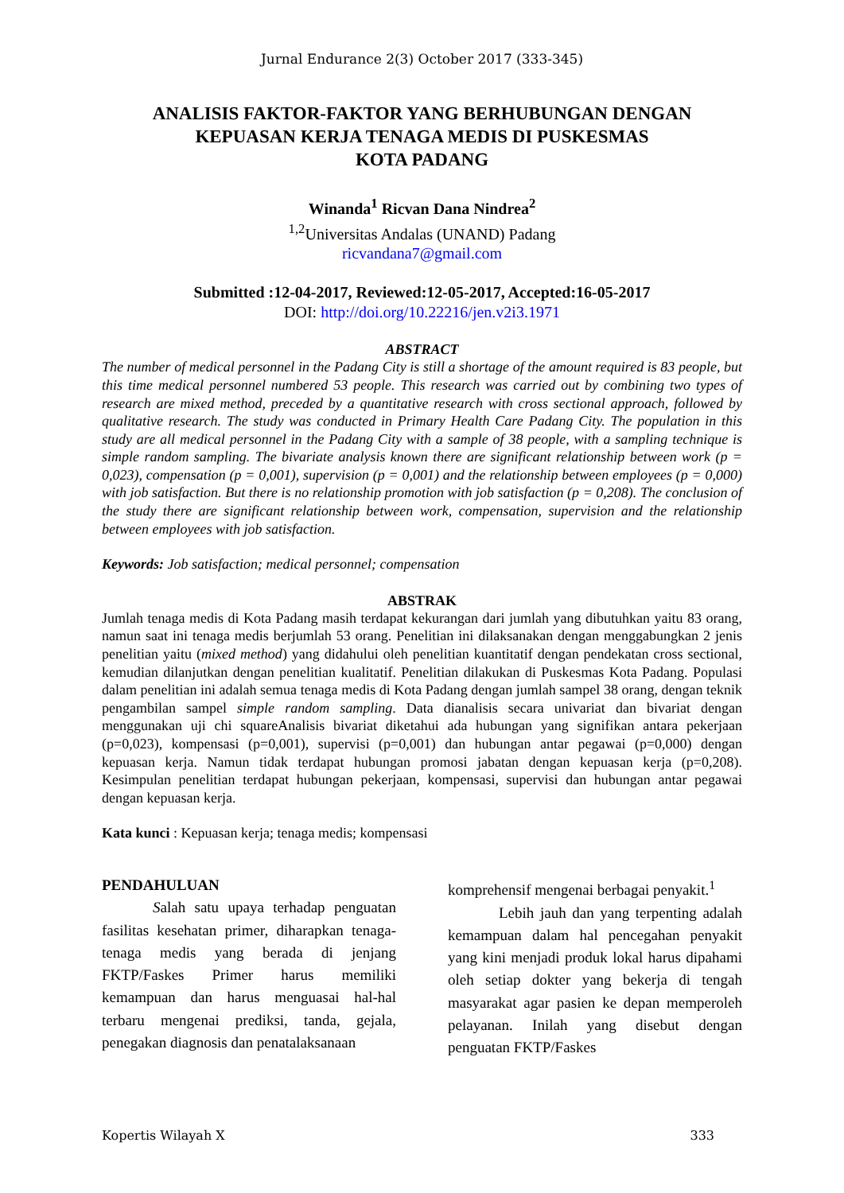Jurnal Endurance 2(3) October 2017 (333-345)
ANALISIS FAKTOR-FAKTOR YANG BERHUBUNGAN DENGAN
KEPUASAN KERJA TENAGA MEDIS DI PUSKESMAS
KOTA PADANG
Winanda<sup>1</sup> Ricvan Dana Nindrea<sup>2</sup>
<sup>1,2</sup>Universitas Andalas (UNAND) Padang
ricvandana7@gmail.com
Submitted :12-04-2017, Reviewed:12-05-2017, Accepted:16-05-2017
DOI: http://doi.org/10.22216/jen.v2i3.1971
ABSTRACT
The number of medical personnel in the Padang City is still a shortage of the amount required is 83 people, but this time medical personnel numbered 53 people. This research was carried out by combining two types of research are mixed method, preceded by a quantitative research with cross sectional approach, followed by qualitative research. The study was conducted in Primary Health Care Padang City. The population in this study are all medical personnel in the Padang City with a sample of 38 people, with a sampling technique is simple random sampling. The bivariate analysis known there are significant relationship between work (p = 0,023), compensation (p = 0,001), supervision (p = 0,001) and the relationship between employees (p = 0,000) with job satisfaction. But there is no relationship promotion with job satisfaction (p = 0,208). The conclusion of the study there are significant relationship between work, compensation, supervision and the relationship between employees with job satisfaction.
Keywords: Job satisfaction; medical personnel; compensation
ABSTRAK
Jumlah tenaga medis di Kota Padang masih terdapat kekurangan dari jumlah yang dibutuhkan yaitu 83 orang, namun saat ini tenaga medis berjumlah 53 orang. Penelitian ini dilaksanakan dengan menggabungkan 2 jenis penelitian yaitu (mixed method) yang didahului oleh penelitian kuantitatif dengan pendekatan cross sectional, kemudian dilanjutkan dengan penelitian kualitatif. Penelitian dilakukan di Puskesmas Kota Padang. Populasi dalam penelitian ini adalah semua tenaga medis di Kota Padang dengan jumlah sampel 38 orang, dengan teknik pengambilan sampel simple random sampling. Data dianalisis secara univariat dan bivariat dengan menggunakan uji chi squareAnalisis bivariat diketahui ada hubungan yang signifikan antara pekerjaan (p=0,023), kompensasi (p=0,001), supervisi (p=0,001) dan hubungan antar pegawai (p=0,000) dengan kepuasan kerja. Namun tidak terdapat hubungan promosi jabatan dengan kepuasan kerja (p=0,208). Kesimpulan penelitian terdapat hubungan pekerjaan, kompensasi, supervisi dan hubungan antar pegawai dengan kepuasan kerja.
Kata kunci : Kepuasan kerja; tenaga medis; kompensasi
PENDAHULUAN
Salah satu upaya terhadap penguatan fasilitas kesehatan primer, diharapkan tenaga-tenaga medis yang berada di jenjang FKTP/Faskes Primer harus memiliki kemampuan dan harus menguasai hal-hal terbaru mengenai prediksi, tanda, gejala, penegakan diagnosis dan penatalaksanaan
komprehensif mengenai berbagai penyakit.<sup>1</sup>
Lebih jauh dan yang terpenting adalah kemampuan dalam hal pencegahan penyakit yang kini menjadi produk lokal harus dipahami oleh setiap dokter yang bekerja di tengah masyarakat agar pasien ke depan memperoleh pelayanan. Inilah yang disebut dengan penguatan FKTP/Faskes
Kopertis Wilayah X 333